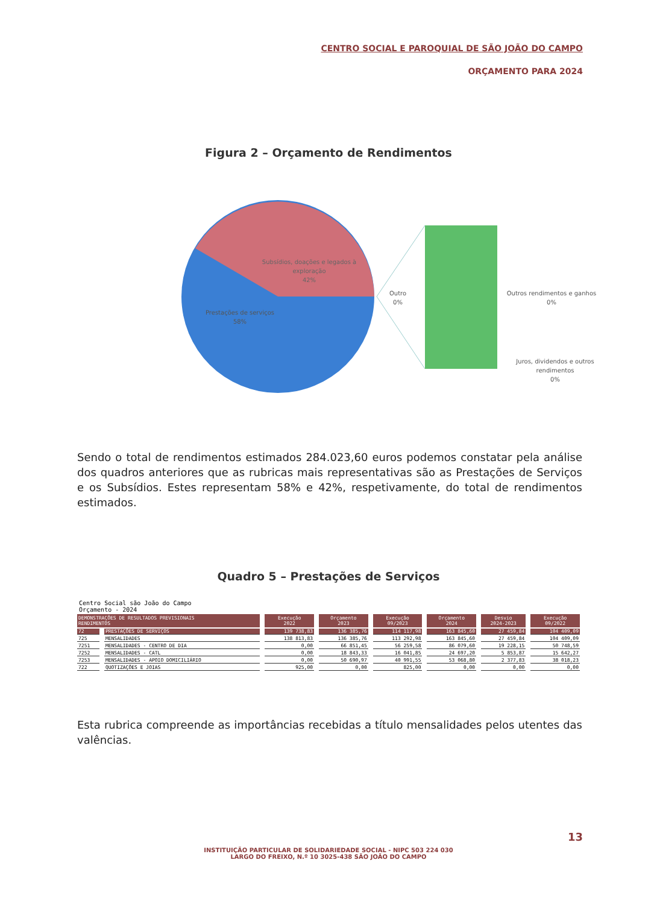CENTRO SOCIAL E PAROQUIAL DE SÃO JOÃO DO CAMPO
ORÇAMENTO PARA 2024
Figura 2 – Orçamento de Rendimentos
Subsídios, doações e legados à
exploração
42%
Prestações de serviços
58%
Outro
0%
Outros rendimentos e ganhos
0%
Juros, dividendos e outros
rendimentos
0%
Sendo o total de rendimentos estimados 284.023,60 euros podemos constatar pela análise dos quadros anteriores que as rubricas mais representativas são as Prestações de Serviços e os Subsídios. Estes representam 58% e 42%, respetivamente, do total de rendimentos estimados.
Quadro 5 – Prestações de Serviços
Centro Social são João do Campo
Orçamento - 2024
| DEMONSTRAÇÕES DE RESULTADOS PREVISIONAIS RENDIMENTOS | | Execução 2022 | Orçamento 2023 | Execução 09/2023 | Orçamento 2024 | Desvio 2024-2023 | Execução 09/2022 |
| --- | --- | --- | --- | --- | --- | --- | --- |
| 72 | PRESTAÇÕES DE SERVIÇOS | 139 738,83 | 136 385,76 | 114 117,98 | 163 845,60 | 27 459,84 | 104 409,09 |
| 725 | MENSALIDADES | 138 813,83 | 136 385,76 | 113 292,98 | 163 845,60 | 27 459,84 | 104 409,09 |
| 7251 | MENSALIDADES - CENTRO DE DIA | 0,00 | 66 851,45 | 56 259,58 | 86 079,60 | 19 228,15 | 50 748,59 |
| 7252 | MENSALIDADES - CATL | 0,00 | 18 843,33 | 16 041,85 | 24 697,20 | 5 853,87 | 15 642,27 |
| 7253 | MENSALIDADES - APOIO DOMICILIÁRIO | 0,00 | 50 690,97 | 40 991,55 | 53 068,80 | 2 377,83 | 38 018,23 |
| 722 | QUOTIZAÇÕES E JOIAS | 925,00 | 0,00 | 825,00 | 0,00 | 0,00 | 0,00 |
Esta rubrica compreende as importâncias recebidas a título mensalidades pelos utentes das valências.
13
INSTITUIÇÃO PARTICULAR DE SOLIDARIEDADE SOCIAL - NIPC 503 224 030
LARGO DO FREIXO, N.º 10 3025-438 SÃO JOÃO DO CAMPO